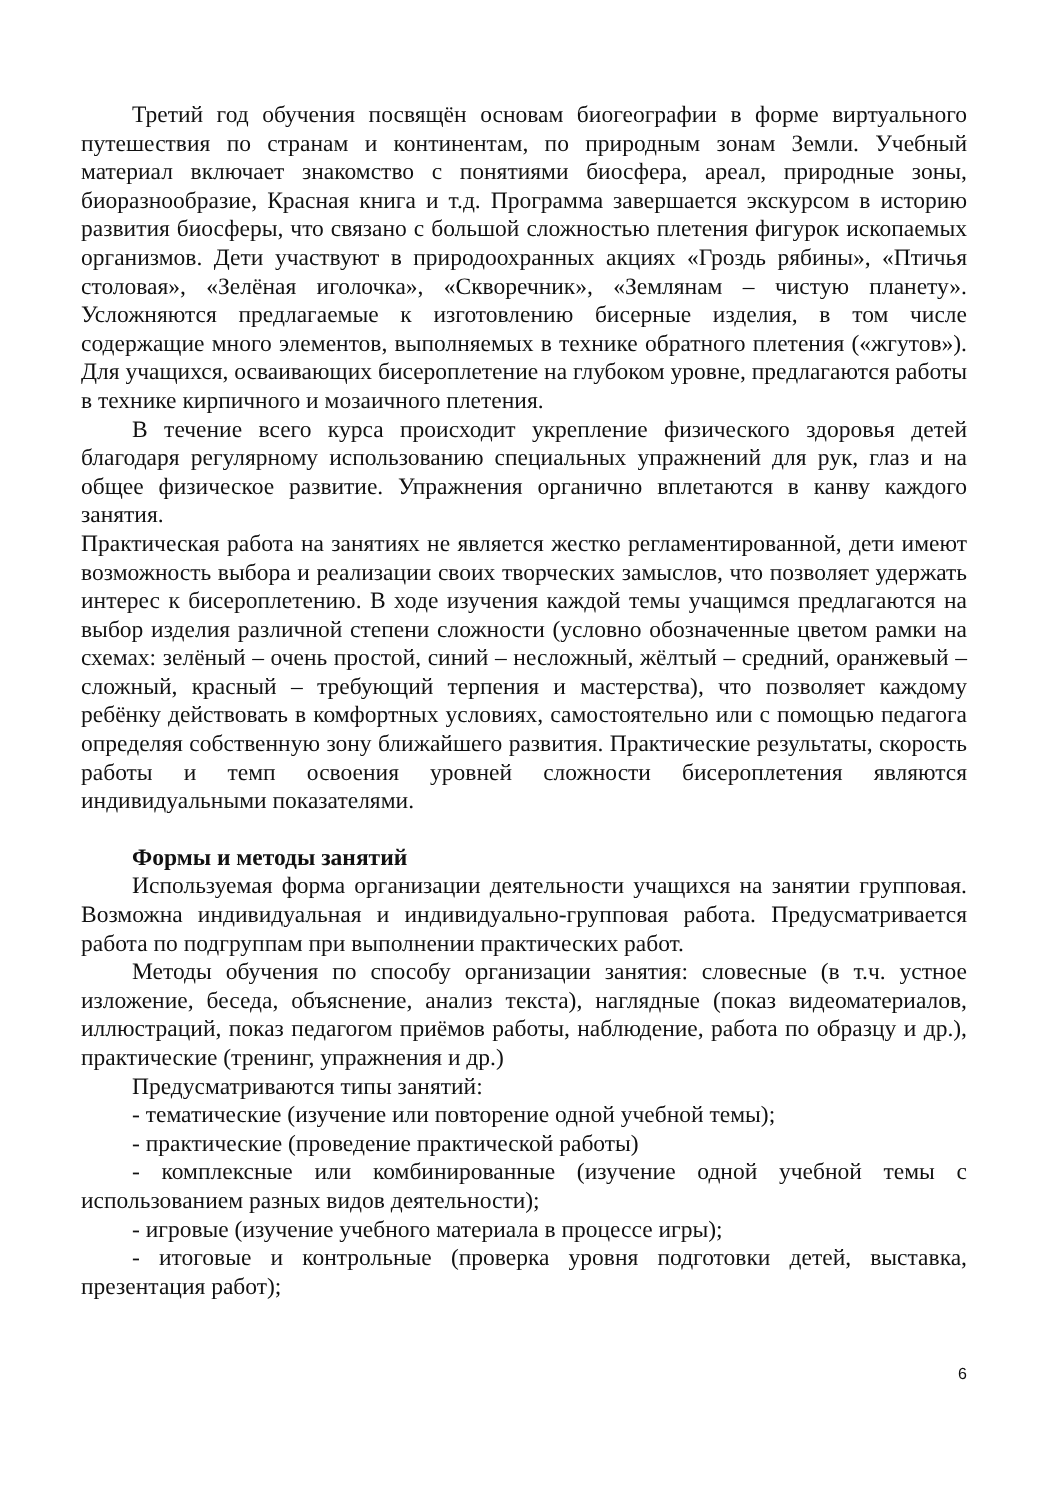Третий год обучения посвящён основам биогеографии в форме виртуального путешествия по странам и континентам, по природным зонам Земли. Учебный материал включает знакомство с понятиями биосфера, ареал, природные зоны, биоразнообразие, Красная книга и т.д. Программа завершается экскурсом в историю развития биосферы, что связано с большой сложностью плетения фигурок ископаемых организмов. Дети участвуют в природоохранных акциях «Гроздь рябины», «Птичья столовая», «Зелёная иголочка», «Скворечник», «Землянам – чистую планету». Усложняются предлагаемые к изготовлению бисерные изделия, в том числе содержащие много элементов, выполняемых в технике обратного плетения («жгутов»). Для учащихся, осваивающих бисероплетение на глубоком уровне, предлагаются работы в технике кирпичного и мозаичного плетения.
В течение всего курса происходит укрепление физического здоровья детей благодаря регулярному использованию специальных упражнений для рук, глаз и на общее физическое развитие. Упражнения органично вплетаются в канву каждого занятия.
Практическая работа на занятиях не является жестко регламентированной, дети имеют возможность выбора и реализации своих творческих замыслов, что позволяет удержать интерес к бисероплетению. В ходе изучения каждой темы учащимся предлагаются на выбор изделия различной степени сложности (условно обозначенные цветом рамки на схемах: зелёный – очень простой, синий – несложный, жёлтый – средний, оранжевый – сложный, красный – требующий терпения и мастерства), что позволяет каждому ребёнку действовать в комфортных условиях, самостоятельно или с помощью педагога определяя собственную зону ближайшего развития. Практические результаты, скорость работы и темп освоения уровней сложности бисероплетения являются индивидуальными показателями.
Формы и методы занятий
Используемая форма организации деятельности учащихся на занятии групповая. Возможна индивидуальная и индивидуально-групповая работа. Предусматривается работа по подгруппам при выполнении практических работ.
Методы обучения по способу организации занятия: словесные (в т.ч. устное изложение, беседа, объяснение, анализ текста), наглядные (показ видеоматериалов, иллюстраций, показ педагогом приёмов работы, наблюдение, работа по образцу и др.), практические (тренинг, упражнения и др.)
Предусматриваются типы занятий:
- тематические (изучение или повторение одной учебной темы);
- практические (проведение практической работы)
- комплексные или комбинированные (изучение одной учебной темы с использованием разных видов деятельности);
- игровые (изучение учебного материала в процессе игры);
- итоговые и контрольные (проверка уровня подготовки детей, выставка, презентация работ);
6